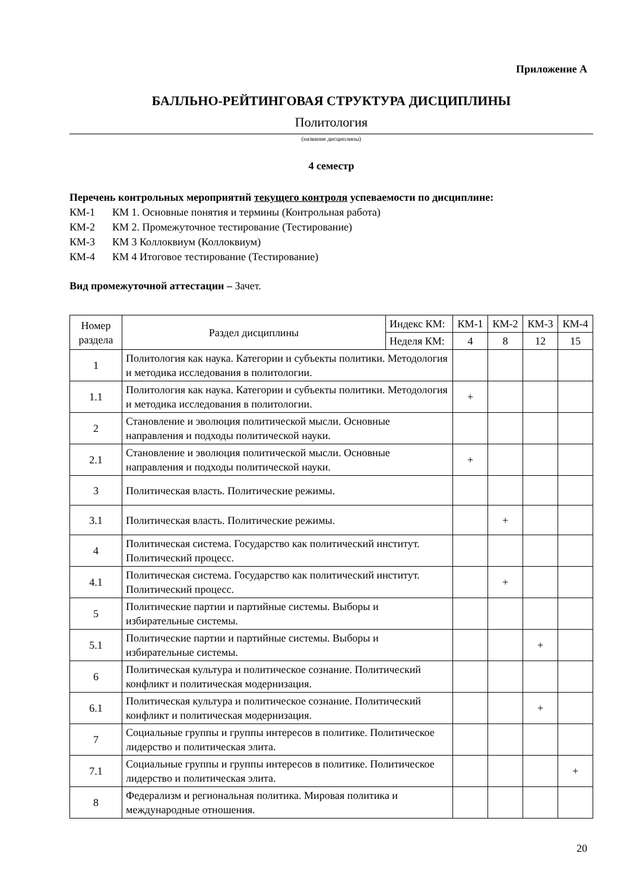Приложение А
БАЛЛЬНО-РЕЙТИНГОВАЯ СТРУКТУРА ДИСЦИПЛИНЫ
Политология
(название дисциплины)
4 семестр
Перечень контрольных мероприятий текущего контроля успеваемости по дисциплине:
КМ-1 КМ 1. Основные понятия и термины (Контрольная работа)
КМ-2 КМ 2. Промежуточное тестирование (Тестирование)
КМ-3 КМ 3 Коллоквиум (Коллоквиум)
КМ-4 КМ 4 Итоговое тестирование (Тестирование)
Вид промежуточной аттестации – Зачет.
| Номер раздела | Раздел дисциплины | Индекс КМ: | КМ-1 | КМ-2 | КМ-3 | КМ-4 |
| --- | --- | --- | --- | --- | --- | --- |
| | | Неделя КМ: | 4 | 8 | 12 | 15 |
| 1 | Политология как наука. Категории и субъекты политики. Методология и методика исследования в политологии. | | | | | |
| 1.1 | Политология как наука. Категории и субъекты политики. Методология и методика исследования в политологии. | | + | | | |
| 2 | Становление и эволюция политической мысли. Основные направления и подходы политической науки. | | | | | |
| 2.1 | Становление и эволюция политической мысли. Основные направления и подходы политической науки. | | + | | | |
| 3 | Политическая власть. Политические режимы. | | | | | |
| 3.1 | Политическая власть. Политические режимы. | | | + | | |
| 4 | Политическая система. Государство как политический институт. Политический процесс. | | | | | |
| 4.1 | Политическая система. Государство как политический институт. Политический процесс. | | | + | | |
| 5 | Политические партии и партийные системы. Выборы и избирательные системы. | | | | | |
| 5.1 | Политические партии и партийные системы. Выборы и избирательные системы. | | | | + | |
| 6 | Политическая культура и политическое сознание. Политический конфликт и политическая модернизация. | | | | | |
| 6.1 | Политическая культура и политическое сознание. Политический конфликт и политическая модернизация. | | | | + | |
| 7 | Социальные группы и группы интересов в политике. Политическое лидерство и политическая элита. | | | | | |
| 7.1 | Социальные группы и группы интересов в политике. Политическое лидерство и политическая элита. | | | | | + |
| 8 | Федерализм и региональная политика. Мировая политика и международные отношения. | | | | | |
20